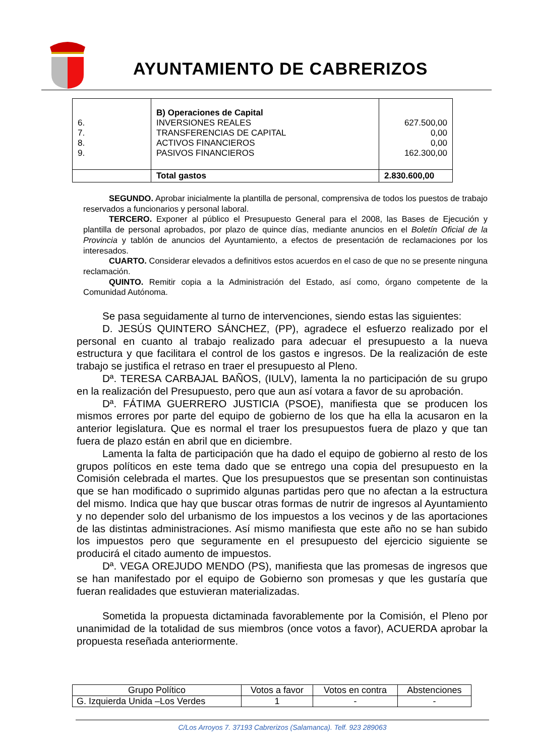AYUNTAMIENTO DE CABRERIZOS
| 6. 7. 8. 9. | B) Operaciones de Capital INVERSIONES REALES TRANSFERENCIAS DE CAPITAL ACTIVOS FINANCIEROS PASIVOS FINANCIEROS | 627.500,00 0,00 0,00 162.300,00 |
| | Total gastos | 2.830.600,00 |
SEGUNDO. Aprobar inicialmente la plantilla de personal, comprensiva de todos los puestos de trabajo reservados a funcionarios y personal laboral.
TERCERO. Exponer al público el Presupuesto General para el 2008, las Bases de Ejecución y plantilla de personal aprobados, por plazo de quince días, mediante anuncios en el Boletín Oficial de la Provincia y tablón de anuncios del Ayuntamiento, a efectos de presentación de reclamaciones por los interesados.
CUARTO. Considerar elevados a definitivos estos acuerdos en el caso de que no se presente ninguna reclamación.
QUINTO. Remitir copia a la Administración del Estado, así como, órgano competente de la Comunidad Autónoma.
Se pasa seguidamente al turno de intervenciones, siendo estas las siguientes:
D. JESÚS QUINTERO SÁNCHEZ, (PP), agradece el esfuerzo realizado por el personal en cuanto al trabajo realizado para adecuar el presupuesto a la nueva estructura y que facilitara el control de los gastos e ingresos. De la realización de este trabajo se justifica el retraso en traer el presupuesto al Pleno.
Dª. TERESA CARBAJAL BAÑOS, (IULV), lamenta la no participación de su grupo en la realización del Presupuesto, pero que aun así votara a favor de su aprobación.
Dª. FÁTIMA GUERRERO JUSTICIA (PSOE), manifiesta que se producen los mismos errores por parte del equipo de gobierno de los que ha ella la acusaron en la anterior legislatura. Que es normal el traer los presupuestos fuera de plazo y que tan fuera de plazo están en abril que en diciembre.
Lamenta la falta de participación que ha dado el equipo de gobierno al resto de los grupos políticos en este tema dado que se entrego una copia del presupuesto en la Comisión celebrada el martes. Que los presupuestos que se presentan son continuistas que se han modificado o suprimido algunas partidas pero que no afectan a la estructura del mismo. Indica que hay que buscar otras formas de nutrir de ingresos al Ayuntamiento y no depender solo del urbanismo de los impuestos a los vecinos y de las aportaciones de las distintas administraciones. Así mismo manifiesta que este año no se han subido los impuestos pero que seguramente en el presupuesto del ejercicio siguiente se producirá el citado aumento de impuestos.
Dª. VEGA OREJUDO MENDO (PS), manifiesta que las promesas de ingresos que se han manifestado por el equipo de Gobierno son promesas y que les gustaría que fueran realidades que estuvieran materializadas.
Sometida la propuesta dictaminada favorablemente por la Comisión, el Pleno por unanimidad de la totalidad de sus miembros (once votos a favor), ACUERDA aprobar la propuesta reseñada anteriormente.
| Grupo Político | Votos a favor | Votos en contra | Abstenciones |
| --- | --- | --- | --- |
| G. Izquierda Unida –Los Verdes | 1 | - | - |
C/Los Arroyos 7. 37193 Cabrerizos (Salamanca). Telf. 923 289063